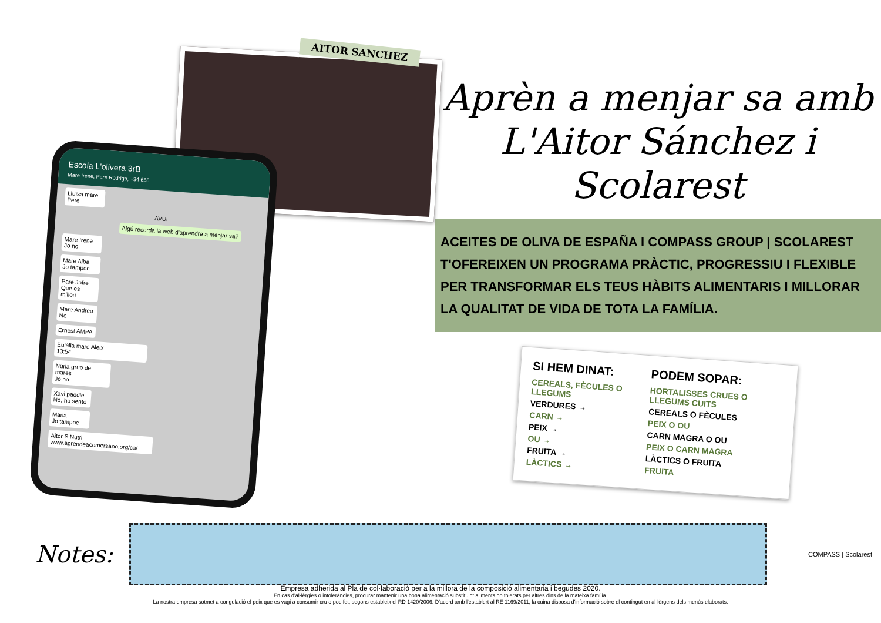AITOR SANCHEZ
Escola L'olivera 3rB
Mare Irene, Pare Rodrigo, +34 658...
Lluïsa mare Pere
AVUI
Algú recorda la web d'aprendre a menjar sa?
Mare Irene
Jo no
Mare Alba
Jo tampoc
Pare Jofre
Que es millori
Mare Andreu
No
Ernest AMPA
Eulàlia mare Aleix
13:54
Núria grup de mares
Jo no
Xavi paddle
No, ho sento
Maria
Jo tampoc
Aitor S Nutri
www.aprendeacomersano.org/ca/
Aprèn a menjar sa amb
L'Aitor Sánchez i Scolarest
ACEITES DE OLIVA DE ESPAÑA I COMPASS GROUP | SCOLAREST T'OFEREIXEN UN PROGRAMA PRÀCTIC, PROGRESSIU I FLEXIBLE PER TRANSFORMAR ELS TEUS HÀBITS ALIMENTARIS I MILLORAR LA QUALITAT DE VIDA DE TOTA LA FAMÍLIA.
SI HEM DINAT:
CEREALS, FÈCULES O LLEGUMS
VERDURES →
CARN →
PEIX →
OU →
FRUITA →
LÀCTICS →
PODEM SOPAR:
HORTALISSES CRUES O LLEGUMS CUITS
CEREALS O FÈCULES
PEIX O OU
CARN MAGRA O OU
PEIX O CARN MAGRA
LÀCTICS O FRUITA
FRUITA
Notes:
COMPASS | Scolarest
Empresa adherida al Pla de col·laboració per a la millora de la composició alimentaria i begudes 2020.
En cas d'al·lèrgies o intoleràncies, procurar mantenir una bona alimentació substituint aliments no tolerats per altres dins de la mateixa família.
La nostra empresa sotmet a congelació el peix que es vagi a consumir cru o poc fet, segons estableix el RD 1420/2006. D'acord amb l'establert al RE 1169/2011, la cuina disposa d'informació sobre el contingut en al·lèrgens dels menús elaborats.